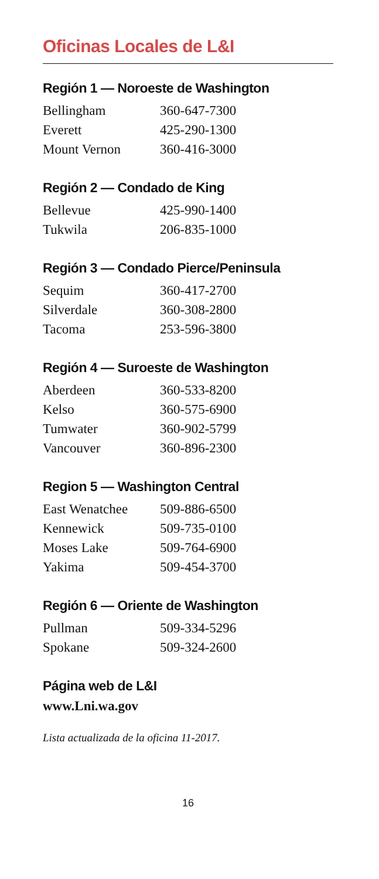Oficinas Locales de L&I
Región 1 — Noroeste de Washington
| Bellingham | 360-647-7300 |
| Everett | 425-290-1300 |
| Mount Vernon | 360-416-3000 |
Región 2 — Condado de King
| Bellevue | 425-990-1400 |
| Tukwila | 206-835-1000 |
Región 3 — Condado Pierce/Peninsula
| Sequim | 360-417-2700 |
| Silverdale | 360-308-2800 |
| Tacoma | 253-596-3800 |
Región 4 — Suroeste de Washington
| Aberdeen | 360-533-8200 |
| Kelso | 360-575-6900 |
| Tumwater | 360-902-5799 |
| Vancouver | 360-896-2300 |
Region 5 — Washington Central
| East Wenatchee | 509-886-6500 |
| Kennewick | 509-735-0100 |
| Moses Lake | 509-764-6900 |
| Yakima | 509-454-3700 |
Región 6 — Oriente de Washington
| Pullman | 509-334-5296 |
| Spokane | 509-324-2600 |
Página web de L&I
www.Lni.wa.gov
Lista actualizada de la oficina 11-2017.
16